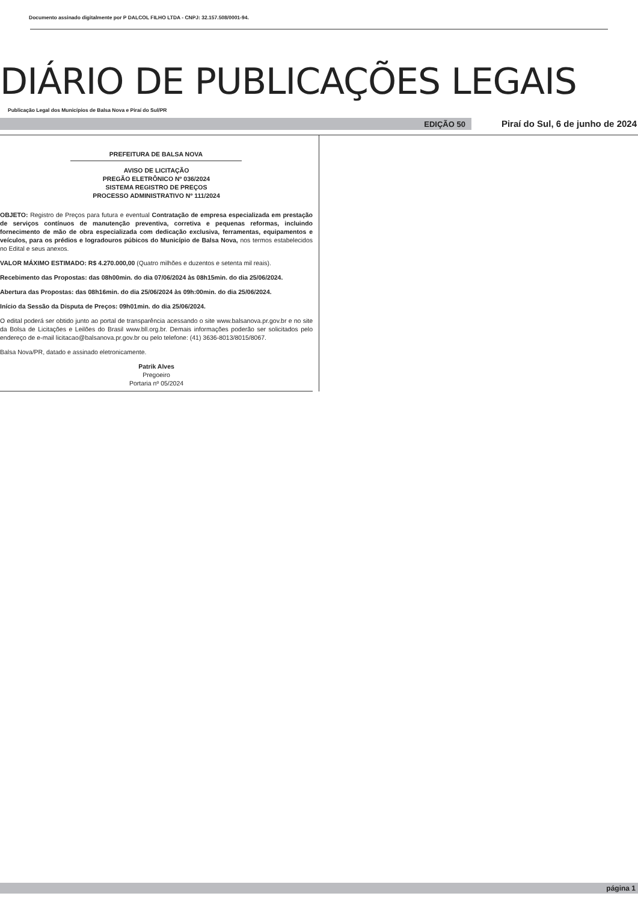Documento assinado digitalmente por P DALCOL FILHO LTDA - CNPJ: 32.157.508/0001-94.
DIÁRIO DE PUBLICAÇÕES LEGAIS
Publicação Legal dos Municípios de Balsa Nova e Piraí do Sul/PR
EDIÇÃO 50 Piraí do Sul, 6 de junho de 2024
PREFEITURA DE BALSA NOVA
AVISO DE LICITAÇÃO
PREGÃO ELETRÔNICO Nº 036/2024
SISTEMA REGISTRO DE PREÇOS
PROCESSO ADMINISTRATIVO Nº 111/2024
OBJETO: Registro de Preços para futura e eventual Contratação de empresa especializada em prestação de serviços contínuos de manutenção preventiva, corretiva e pequenas reformas, incluindo fornecimento de mão de obra especializada com dedicação exclusiva, ferramentas, equipamentos e veículos, para os prédios e logradouros púbicos do Município de Balsa Nova, nos termos estabelecidos no Edital e seus anexos.
VALOR MÁXIMO ESTIMADO: R$ 4.270.000,00 (Quatro milhões e duzentos e setenta mil reais).
Recebimento das Propostas: das 08h00min. do dia 07/06/2024 às 08h15min. do dia 25/06/2024.
Abertura das Propostas: das 08h16min. do dia 25/06/2024 às 09h:00min. do dia 25/06/2024.
Início da Sessão da Disputa de Preços: 09h01min. do dia 25/06/2024.
O edital poderá ser obtido junto ao portal de transparência acessando o site www.balsanova.pr.gov.br e no site da Bolsa de Licitações e Leilões do Brasil www.bll.org.br. Demais informações poderão ser solicitados pelo endereço de e-mail licitacao@balsanova.pr.gov.br ou pelo telefone: (41) 3636-8013/8015/8067.
Balsa Nova/PR, datado e assinado eletronicamente.
Patrik Alves
Pregoeiro
Portaria nº 05/2024
página 1